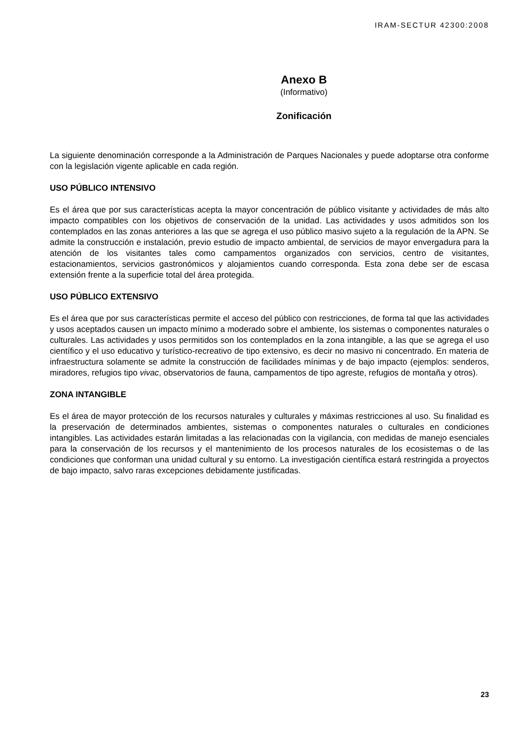IRAM-SECTUR 42300:2008
Anexo B
(Informativo)
Zonificación
La siguiente denominación corresponde a la Administración de Parques Nacionales y puede adoptarse otra conforme con la legislación vigente aplicable en cada región.
USO PÚBLICO INTENSIVO
Es el área que por sus características acepta la mayor concentración de público visitante y actividades de más alto impacto compatibles con los objetivos de conservación de la unidad. Las actividades y usos admitidos son los contemplados en las zonas anteriores a las que se agrega el uso público masivo sujeto a la regulación de la APN. Se admite la construcción e instalación, previo estudio de impacto ambiental, de servicios de mayor envergadura para la atención de los visitantes tales como campamentos organizados con servicios, centro de visitantes, estacionamientos, servicios gastronómicos y alojamientos cuando corresponda. Esta zona debe ser de escasa extensión frente a la superficie total del área protegida.
USO PÚBLICO EXTENSIVO
Es el área que por sus características permite el acceso del público con restricciones, de forma tal que las actividades y usos aceptados causen un impacto mínimo a moderado sobre el ambiente, los sistemas o componentes naturales o culturales. Las actividades y usos permitidos son los contemplados en la zona intangible, a las que se agrega el uso científico y el uso educativo y turístico-recreativo de tipo extensivo, es decir no masivo ni concentrado. En materia de infraestructura solamente se admite la construcción de facilidades mínimas y de bajo impacto (ejemplos: senderos, miradores, refugios tipo vivac, observatorios de fauna, campamentos de tipo agreste, refugios de montaña y otros).
ZONA INTANGIBLE
Es el área de mayor protección de los recursos naturales y culturales y máximas restricciones al uso. Su finalidad es la preservación de determinados ambientes, sistemas o componentes naturales o culturales en condiciones intangibles. Las actividades estarán limitadas a las relacionadas con la vigilancia, con medidas de manejo esenciales para la conservación de los recursos y el mantenimiento de los procesos naturales de los ecosistemas o de las condiciones que conforman una unidad cultural y su entorno. La investigación científica estará restringida a proyectos de bajo impacto, salvo raras excepciones debidamente justificadas.
23